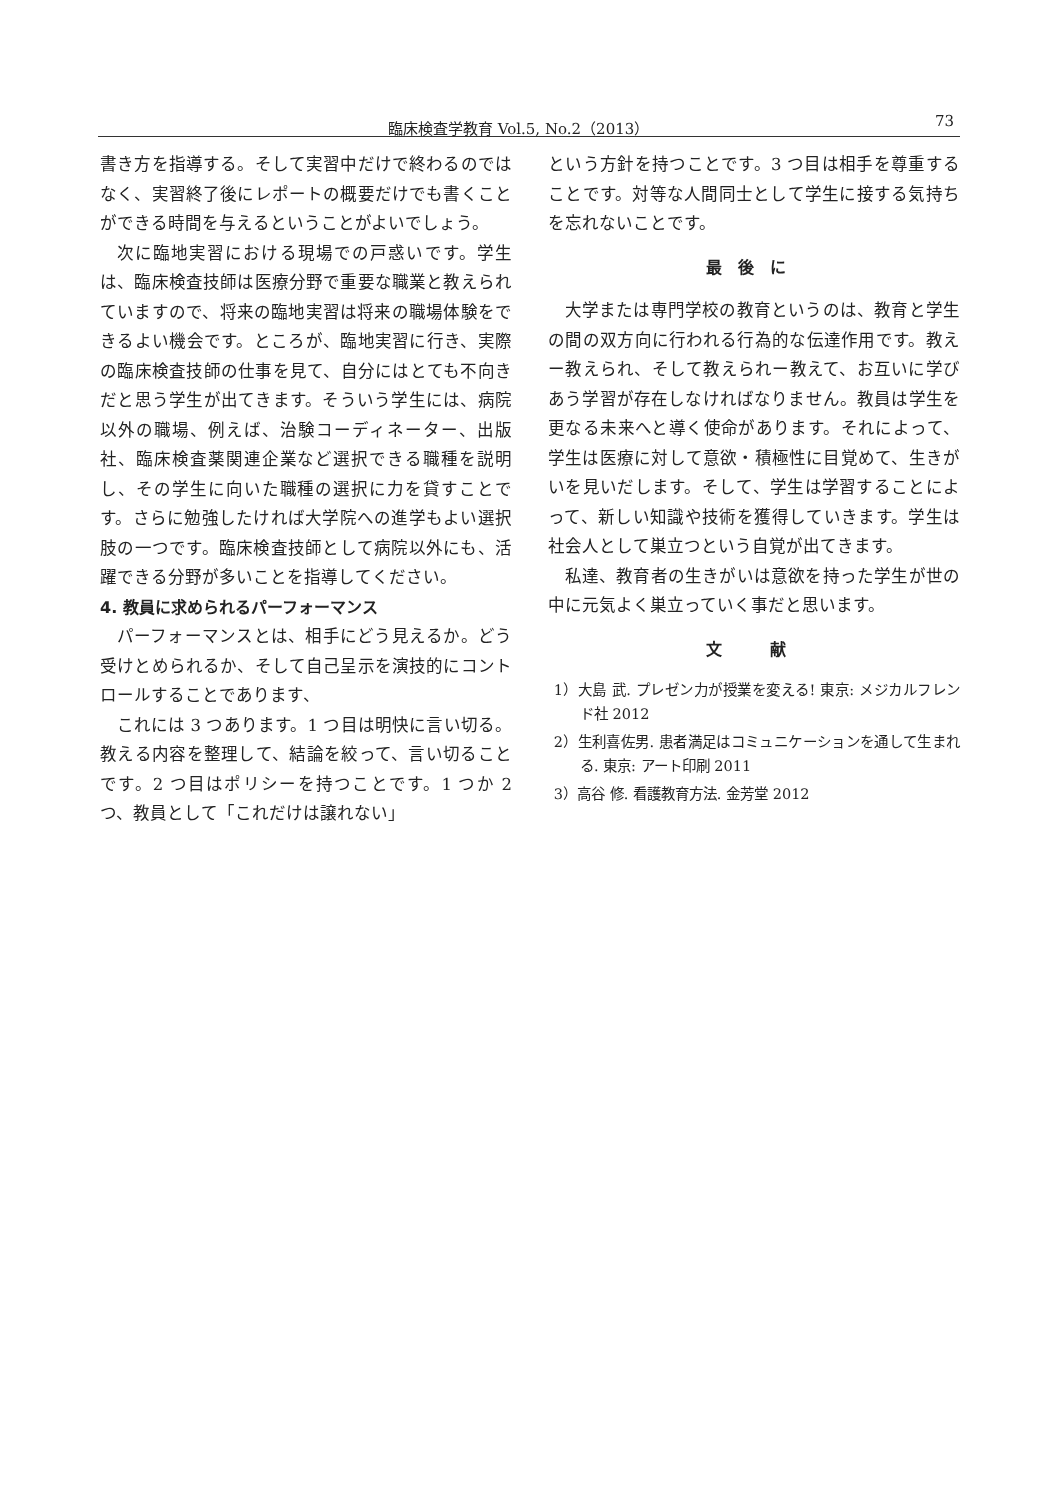臨床検査学教育 Vol.5, No.2（2013） 73
書き方を指導する。そして実習中だけで終わるのではなく、実習終了後にレポートの概要だけでも書くことができる時間を与えるということがよいでしょう。
次に臨地実習における現場での戸惑いです。学生は、臨床検査技師は医療分野で重要な職業と教えられていますので、将来の臨地実習は将来の職場体験をできるよい機会です。ところが、臨地実習に行き、実際の臨床検査技師の仕事を見て、自分にはとても不向きだと思う学生が出てきます。そういう学生には、病院以外の職場、例えば、治験コーディネーター、出版社、臨床検査薬関連企業など選択できる職種を説明し、その学生に向いた職種の選択に力を貸すことです。さらに勉強したければ大学院への進学もよい選択肢の一つです。臨床検査技師として病院以外にも、活躍できる分野が多いことを指導してください。
4. 教員に求められるパーフォーマンス
パーフォーマンスとは、相手にどう見えるか。どう受けとめられるか、そして自己呈示を演技的にコントロールすることであります、
これには 3 つあります。1 つ目は明快に言い切る。教える内容を整理して、結論を絞って、言い切ることです。2 つ目はポリシーを持つことです。1 つか 2 つ、教員として「これだけは譲れない」
という方針を持つことです。3 つ目は相手を尊重することです。対等な人間同士として学生に接する気持ちを忘れないことです。
最後に
大学または専門学校の教育というのは、教育と学生の間の双方向に行われる行為的な伝達作用です。教えー教えられ、そして教えられー教えて、お互いに学びあう学習が存在しなければなりません。教員は学生を更なる未来へと導く使命があります。それによって、学生は医療に対して意欲・積極性に目覚めて、生きがいを見いだします。そして、学生は学習することによって、新しい知識や技術を獲得していきます。学生は社会人として巣立つという自覚が出てきます。
私達、教育者の生きがいは意欲を持った学生が世の中に元気よく巣立っていく事だと思います。
文　献
1）大島 武. プレゼン力が授業を変える! 東京: メジカルフレンド社 2012
2）生利喜佐男. 患者満足はコミュニケーションを通して生まれる. 東京: アート印刷 2011
3）高谷 修. 看護教育方法. 金芳堂 2012